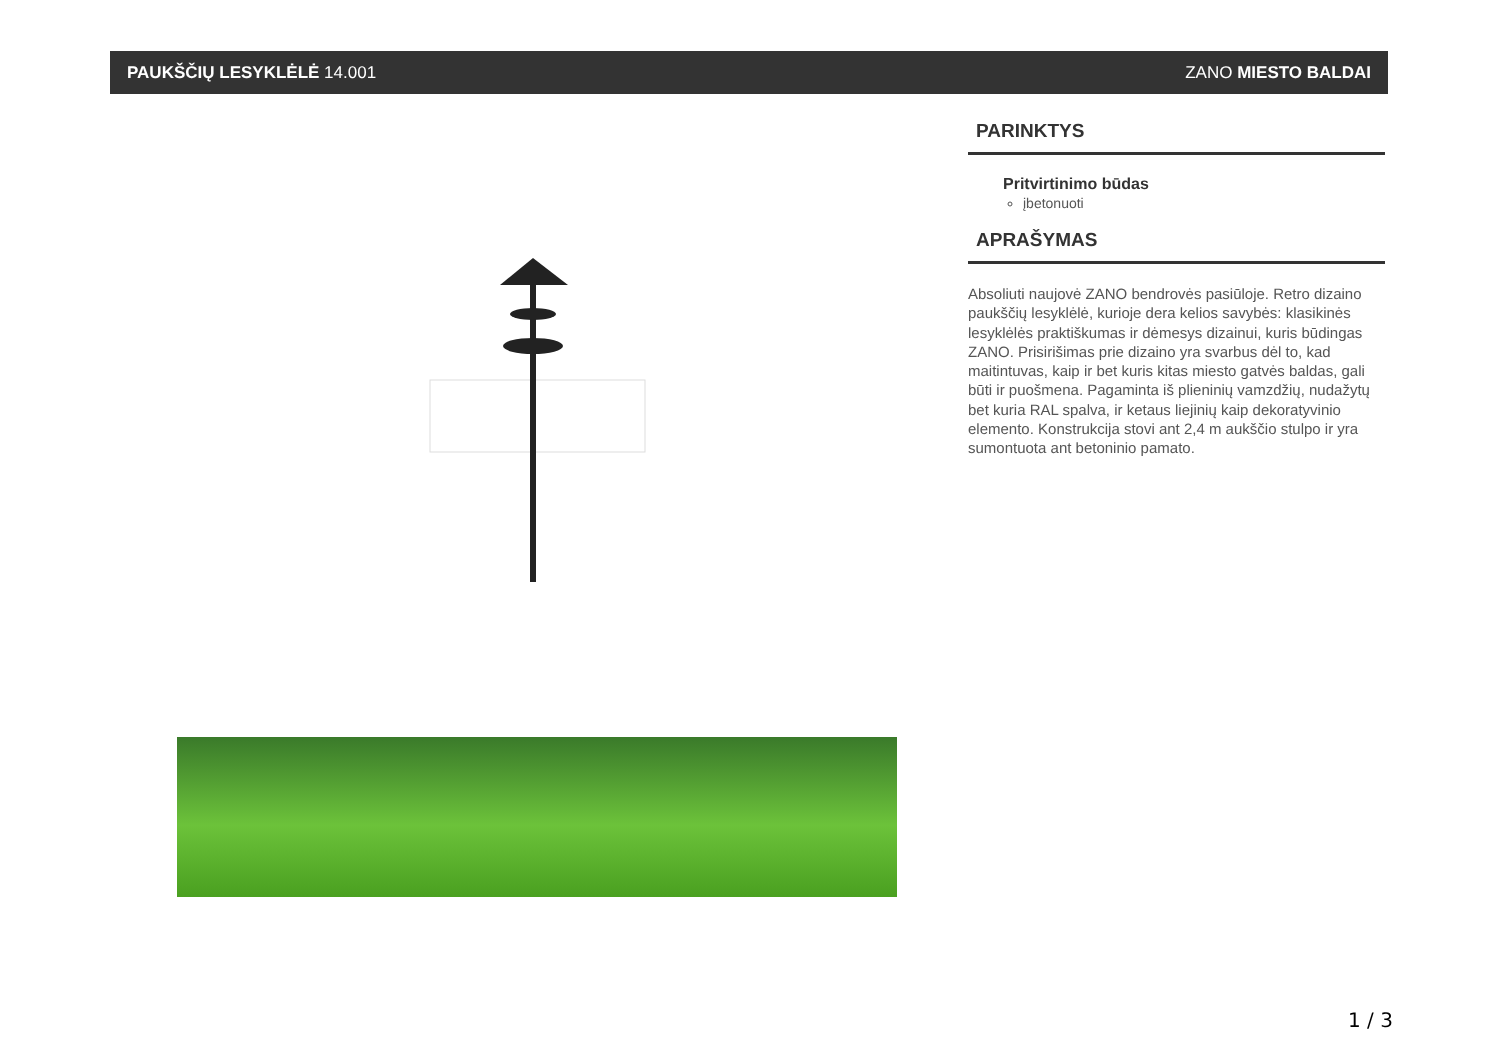PAUKŠČIŲ LESYKLĖLĖ 14.001 ZANO MIESTO BALDAI
PARINKTYS
Pritvirtinimo būdas
įbetonuoti
APRAŠYMAS
Absoliuti naujovė ZANO bendrovės pasiūloje. Retro dizaino paukščių lesyklėlė, kurioje dera kelios savybės: klasikinės lesyklėlės praktiškumas ir dėmesys dizainui, kuris būdingas ZANO. Prisirišimas prie dizaino yra svarbus dėl to, kad maitintuvas, kaip ir bet kuris kitas miesto gatvės baldas, gali būti ir puošmena. Pagaminta iš plieninių vamzdžių, nudažytų bet kuria RAL spalva, ir ketaus liejinių kaip dekoratyvinio elemento. Konstrukcija stovi ant 2,4 m aukščio stulpo ir yra sumontuota ant betoninio pamato.
1 / 3